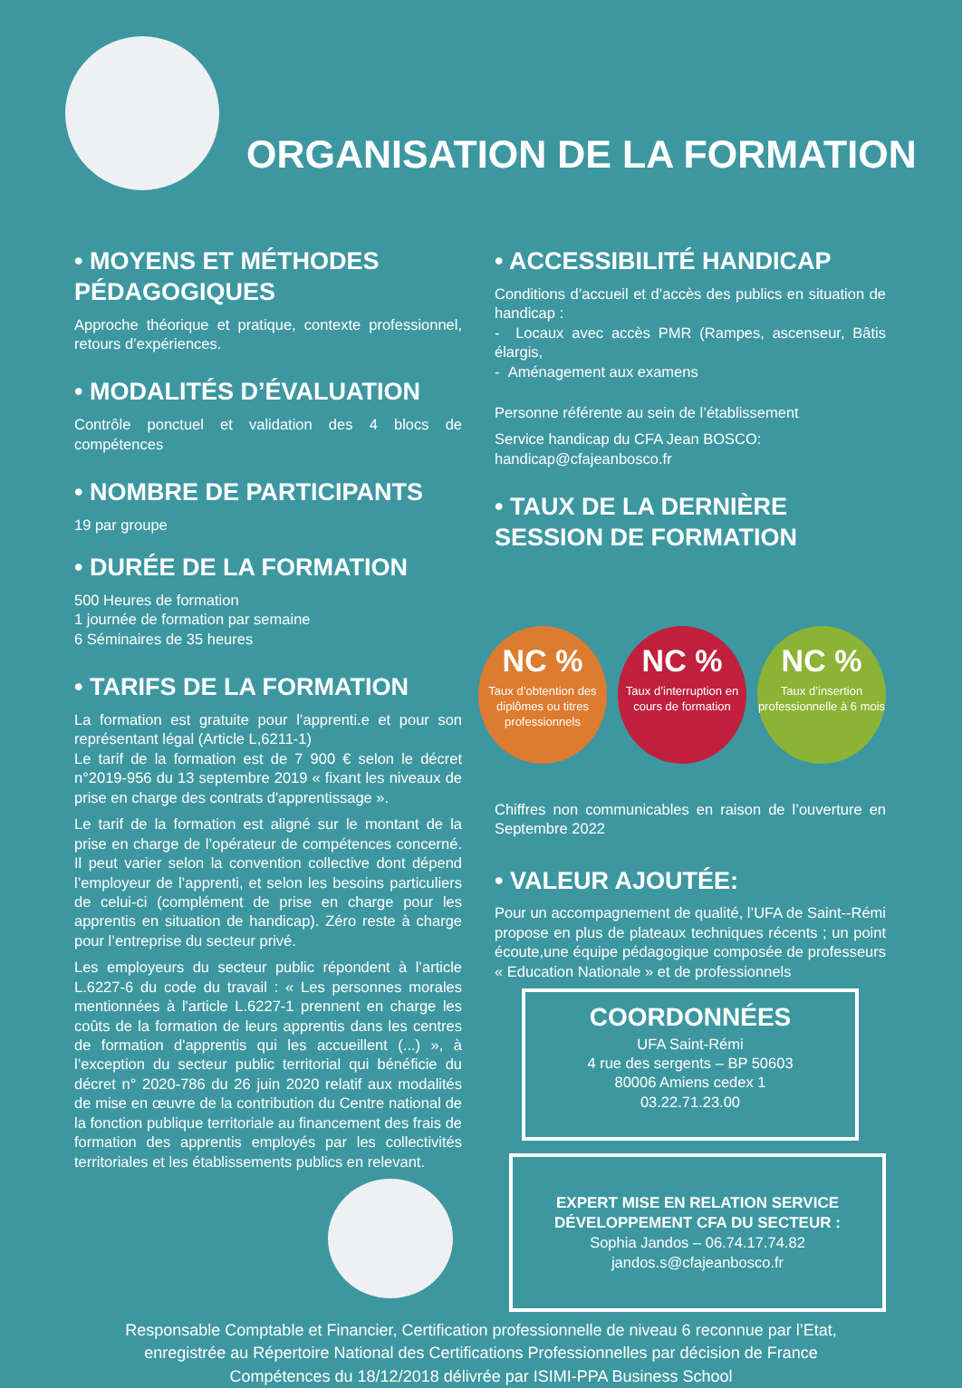ORGANISATION DE LA FORMATION
• MOYENS ET MÉTHODES PÉDAGOGIQUES
Approche théorique et pratique, contexte professionnel, retours d’expériences.
• MODALITÉS D’ÉVALUATION
Contrôle ponctuel et validation des 4 blocs de compétences
• NOMBRE DE PARTICIPANTS
19 par groupe
• DURÉE DE LA FORMATION
500 Heures de formation
1 journée de formation par semaine
6 Séminaires de 35 heures
• TARIFS DE LA FORMATION
La formation est gratuite pour l’apprenti.e et pour son représentant légal (Article L,6211-1)
Le tarif de la formation est de 7 900 € selon le décret n°2019-956 du 13 septembre 2019 « fixant les niveaux de prise en charge des contrats d'apprentissage ».
Le tarif de la formation est aligné sur le montant de la prise en charge de l’opérateur de compétences concerné. Il peut varier selon la convention collective dont dépend l’employeur de l’apprenti, et selon les besoins particuliers de celui-ci (complément de prise en charge pour les apprentis en situation de handicap). Zéro reste à charge pour l’entreprise du secteur privé.
Les employeurs du secteur public répondent à l’article L.6227-6 du code du travail : « Les personnes morales mentionnées à l'article L.6227-1 prennent en charge les coûts de la formation de leurs apprentis dans les centres de formation d'apprentis qui les accueillent (...) », à l’exception du secteur public territorial qui bénéficie du décret n° 2020-786 du 26 juin 2020 relatif aux modalités de mise en œuvre de la contribution du Centre national de la fonction publique territoriale au financement des frais de formation des apprentis employés par les collectivités territoriales et les établissements publics en relevant.
• ACCESSIBILITÉ HANDICAP
Conditions d’accueil et d’accès des publics en situation de handicap :
- Locaux avec accès PMR (Rampes, ascenseur, Bâtis élargis,
- Aménagement aux examens
Personne référente au sein de l’établissement
Service handicap du CFA Jean BOSCO:
handicap@cfajeanbosco.fr
• TAUX DE LA DERNIÈRE SESSION DE FORMATION
NC %
Taux d’obtention des diplômes ou titres professionnels
NC %
Taux d’interruption en cours de formation
NC %
Taux d’insertion professionnelle à 6 mois
Chiffres non communicables en raison de l’ouverture en Septembre 2022
• VALEUR AJOUTÉE:
Pour un accompagnement de qualité, l’UFA de Saint--Rémi propose en plus de plateaux techniques récents ; un point écoute,une équipe pédagogique composée de professeurs « Education Nationale » et de professionnels
COORDONNÉES
UFA Saint-Rémi
4 rue des sergents – BP 50603
80006 Amiens cedex 1
03.22.71.23.00
EXPERT MISE EN RELATION SERVICE DÉVELOPPEMENT CFA DU SECTEUR :
Sophia Jandos – 06.74.17.74.82
jandos.s@cfajeanbosco.fr
Responsable Comptable et Financier, Certification professionnelle de niveau 6 reconnue par l’Etat,
enregistrée au Répertoire National des Certifications Professionnelles par décision de France
Compétences du 18/12/2018 délivrée par ISIMI-PPA Business School